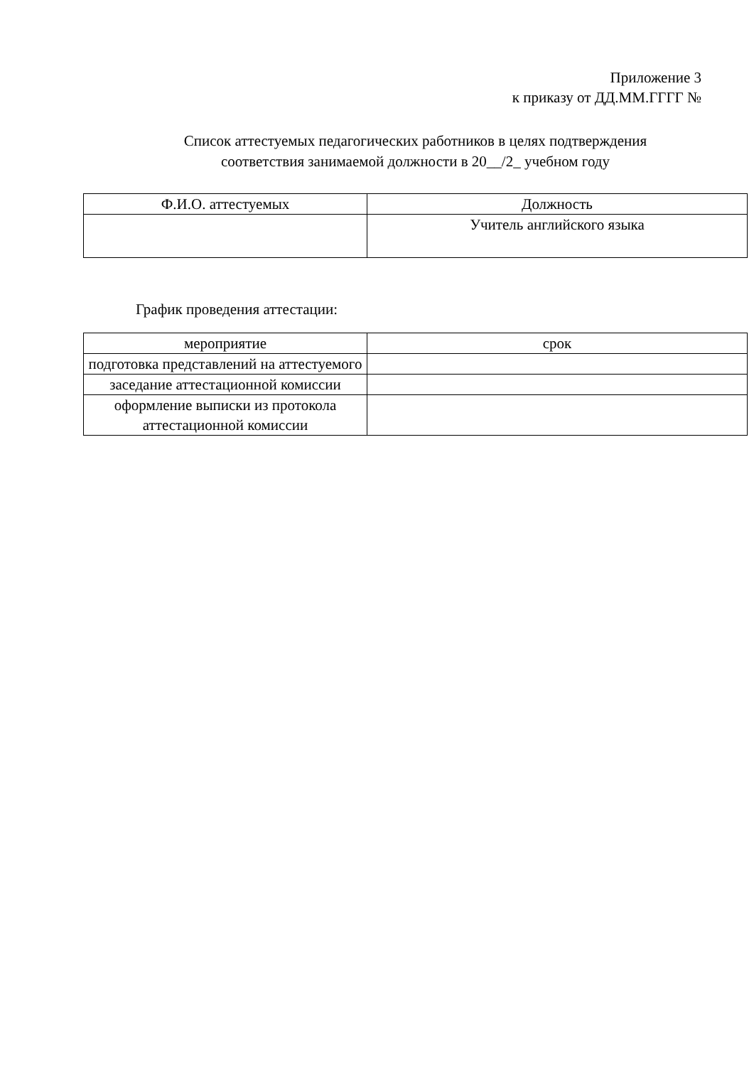Приложение 3
к приказу от ДД.ММ.ГГГГ №
Список аттестуемых педагогических работников в целях подтверждения
соответствия занимаемой должности в 20__/2_ учебном году
| Ф.И.О. аттестуемых | Должность |
| --- | --- |
| | Учитель английского языка |
График проведения аттестации:
| мероприятие | срок |
| --- | --- |
| подготовка представлений на аттестуемого | |
| заседание аттестационной комиссии | |
| оформление выписки из протокола аттестационной комиссии | |